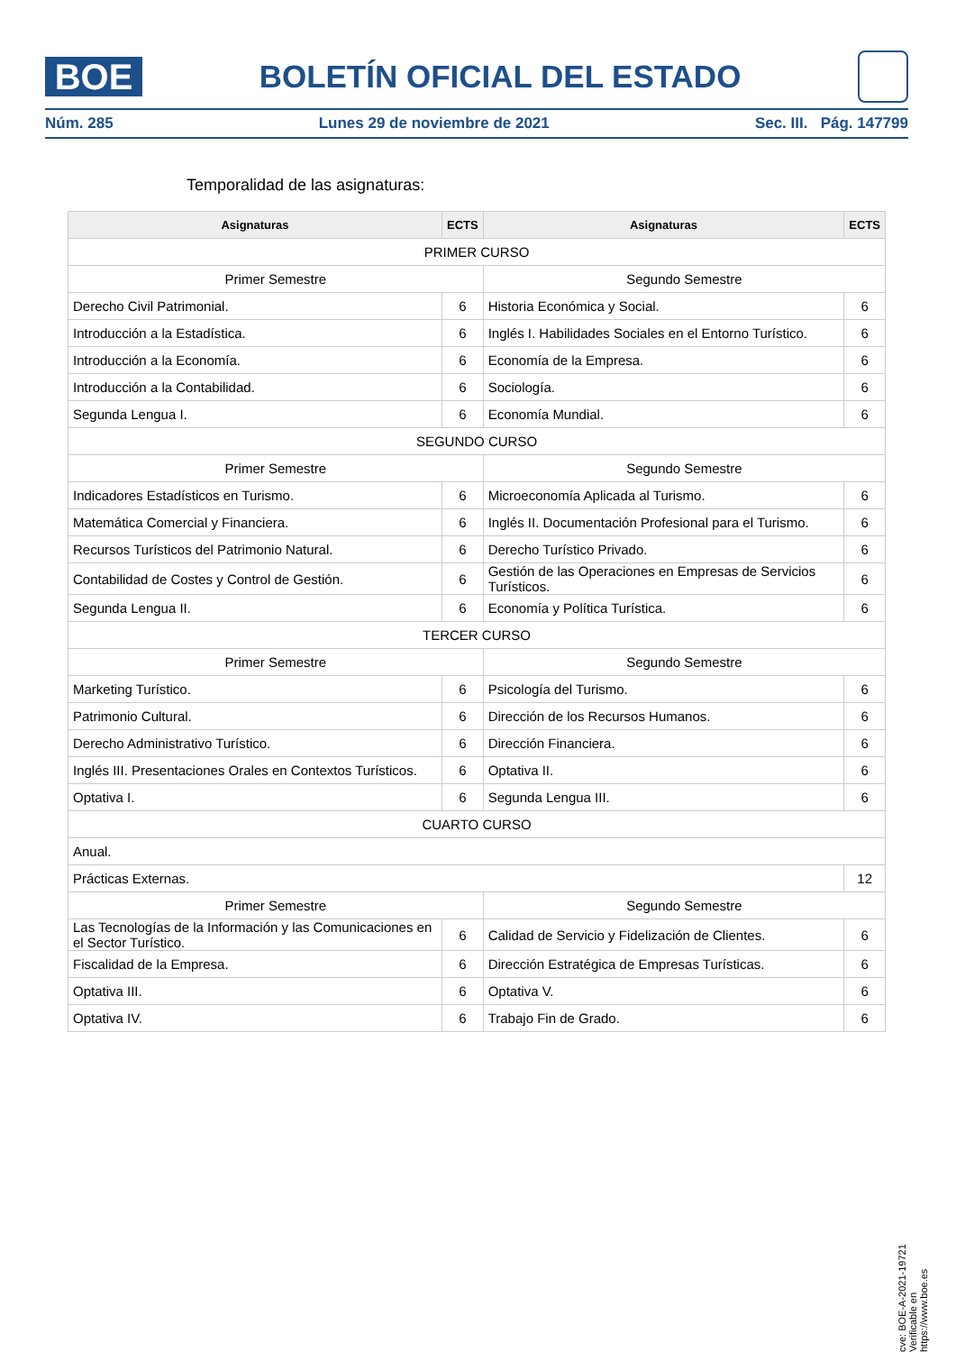BOE
BOLETÍN OFICIAL DEL ESTADO
Núm. 285 Lunes 29 de noviembre de 2021 Sec. III. Pág. 147799
Temporalidad de las asignaturas:
| Asignaturas | ECTS | Asignaturas | ECTS |
| --- | --- | --- | --- |
| PRIMER CURSO | | | |
| Primer Semestre | | Segundo Semestre | |
| Derecho Civil Patrimonial. | 6 | Historia Económica y Social. | 6 |
| Introducción a la Estadística. | 6 | Inglés I. Habilidades Sociales en el Entorno Turístico. | 6 |
| Introducción a la Economía. | 6 | Economía de la Empresa. | 6 |
| Introducción a la Contabilidad. | 6 | Sociología. | 6 |
| Segunda Lengua I. | 6 | Economía Mundial. | 6 |
| SEGUNDO CURSO | | | |
| Primer Semestre | | Segundo Semestre | |
| Indicadores Estadísticos en Turismo. | 6 | Microeconomía Aplicada al Turismo. | 6 |
| Matemática Comercial y Financiera. | 6 | Inglés II. Documentación Profesional para el Turismo. | 6 |
| Recursos Turísticos del Patrimonio Natural. | 6 | Derecho Turístico Privado. | 6 |
| Contabilidad de Costes y Control de Gestión. | 6 | Gestión de las Operaciones en Empresas de Servicios Turísticos. | 6 |
| Segunda Lengua II. | 6 | Economía y Política Turística. | 6 |
| TERCER CURSO | | | |
| Primer Semestre | | Segundo Semestre | |
| Marketing Turístico. | 6 | Psicología del Turismo. | 6 |
| Patrimonio Cultural. | 6 | Dirección de los Recursos Humanos. | 6 |
| Derecho Administrativo Turístico. | 6 | Dirección Financiera. | 6 |
| Inglés III. Presentaciones Orales en Contextos Turísticos. | 6 | Optativa II. | 6 |
| Optativa I. | 6 | Segunda Lengua III. | 6 |
| CUARTO CURSO | | | |
| Anual. | | | |
| Prácticas Externas. | | | 12 |
| Primer Semestre | | Segundo Semestre | |
| Las Tecnologías de la Información y las Comunicaciones en el Sector Turístico. | 6 | Calidad de Servicio y Fidelización de Clientes. | 6 |
| Fiscalidad de la Empresa. | 6 | Dirección Estratégica de Empresas Turísticas. | 6 |
| Optativa III. | 6 | Optativa V. | 6 |
| Optativa IV. | 6 | Trabajo Fin de Grado. | 6 |
cve: BOE-A-2021-19721
Verificable en https://www.boe.es